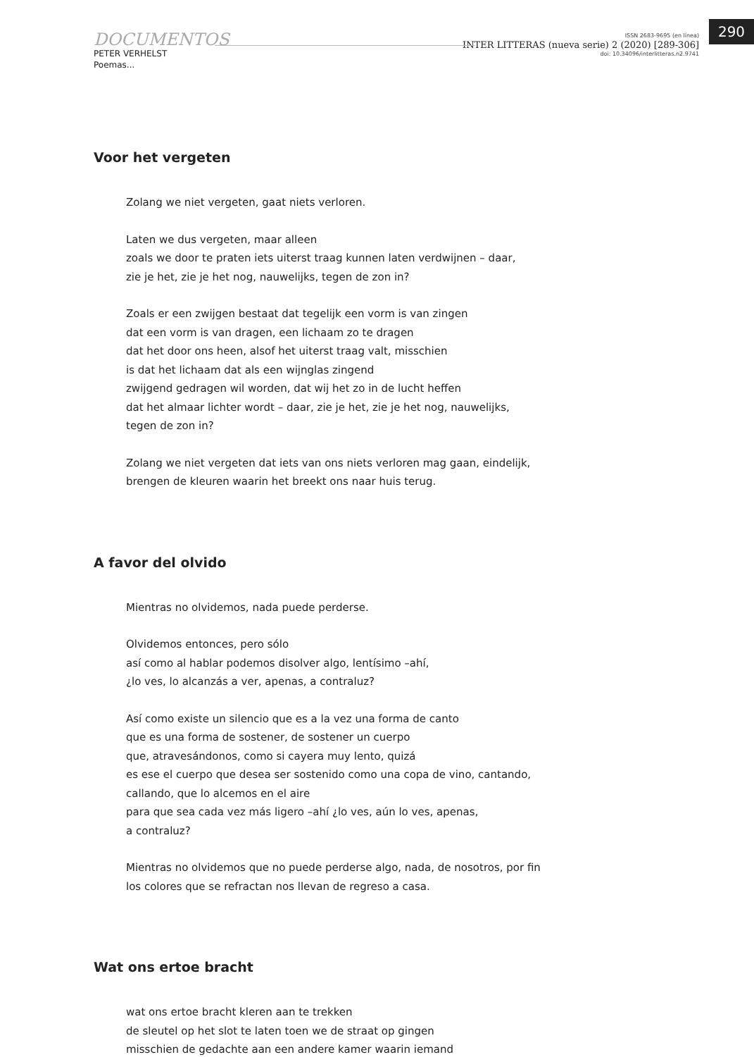290
DOCUMENTOS
PETER VERHELST
Poemas...
ISSN 2683-9695 (en línea)
INTER LITTERAS (nueva serie) 2 (2020) [289-306]
doi: 10.34096/interlitteras.n2.9741
Voor het vergeten
Zolang we niet vergeten, gaat niets verloren.
Laten we dus vergeten, maar alleen
zoals we door te praten iets uiterst traag kunnen laten verdwijnen – daar,
zie je het, zie je het nog, nauwelijks, tegen de zon in?
Zoals er een zwijgen bestaat dat tegelijk een vorm is van zingen
dat een vorm is van dragen, een lichaam zo te dragen
dat het door ons heen, alsof het uiterst traag valt, misschien
is dat het lichaam dat als een wijnglas zingend
zwijgend gedragen wil worden, dat wij het zo in de lucht heffen
dat het almaar lichter wordt – daar, zie je het, zie je het nog, nauwelijks,
tegen de zon in?
Zolang we niet vergeten dat iets van ons niets verloren mag gaan, eindelijk,
brengen de kleuren waarin het breekt ons naar huis terug.
A favor del olvido
Mientras no olvidemos, nada puede perderse.
Olvidemos entonces, pero sólo
así como al hablar podemos disolver algo, lentísimo –ahí,
¿lo ves, lo alcanzás a ver, apenas, a contraluz?
Así como existe un silencio que es a la vez una forma de canto
que es una forma de sostener, de sostener un cuerpo
que, atravesándonos, como si cayera muy lento, quizá
es ese el cuerpo que desea ser sostenido como una copa de vino, cantando,
callando, que lo alcemos en el aire
para que sea cada vez más ligero –ahí ¿lo ves, aún lo ves, apenas,
a contraluz?
Mientras no olvidemos que no puede perderse algo, nada, de nosotros, por fin
los colores que se refractan nos llevan de regreso a casa.
Wat ons ertoe bracht
wat ons ertoe bracht kleren aan te trekken
de sleutel op het slot te laten toen we de straat op gingen
misschien de gedachte aan een andere kamer waarin iemand